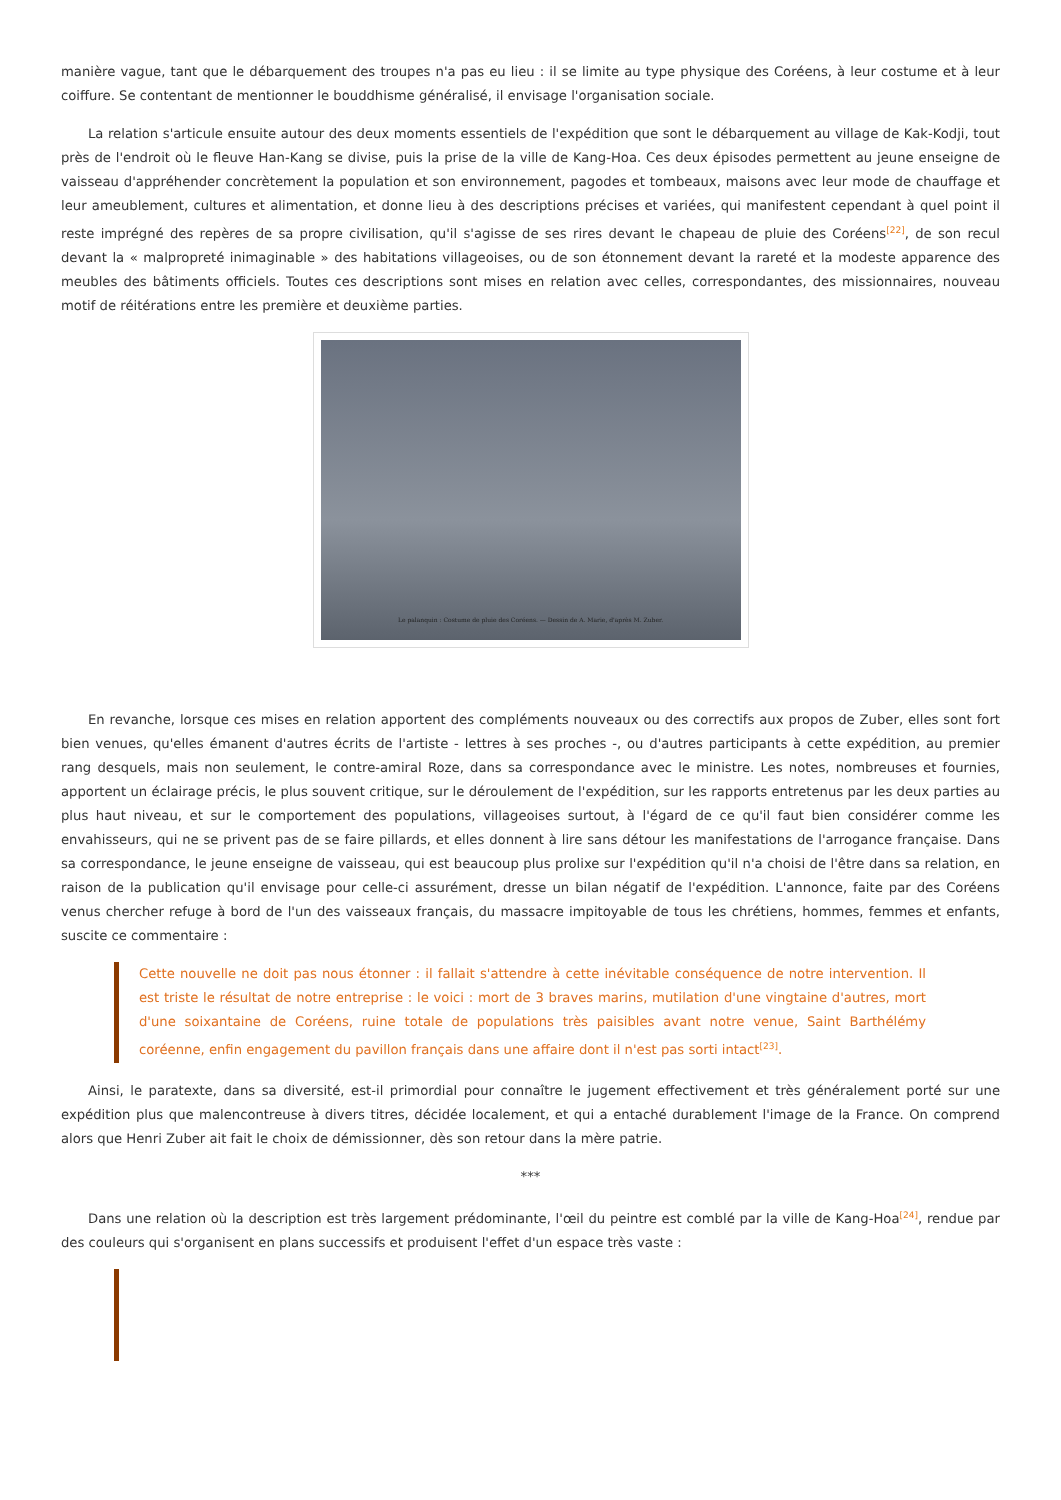manière vague, tant que le débarquement des troupes n'a pas eu lieu : il se limite au type physique des Coréens, à leur costume et à leur coiffure. Se contentant de mentionner le bouddhisme généralisé, il envisage l'organisation sociale.
La relation s'articule ensuite autour des deux moments essentiels de l'expédition que sont le débarquement au village de Kak-Kodji, tout près de l'endroit où le fleuve Han-Kang se divise, puis la prise de la ville de Kang-Hoa. Ces deux épisodes permettent au jeune enseigne de vaisseau d'appréhender concrètement la population et son environnement, pagodes et tombeaux, maisons avec leur mode de chauffage et leur ameublement, cultures et alimentation, et donne lieu à des descriptions précises et variées, qui manifestent cependant à quel point il reste imprégné des repères de sa propre civilisation, qu'il s'agisse de ses rires devant le chapeau de pluie des Coréens<sup>[22]</sup>, de son recul devant la « malpropreté inimaginable » des habitations villageoises, ou de son étonnement devant la rareté et la modeste apparence des meubles des bâtiments officiels. Toutes ces descriptions sont mises en relation avec celles, correspondantes, des missionnaires, nouveau motif de réitérations entre les première et deuxième parties.
Le palanquin : Costume de pluie des Coréens. — Dessin de A. Marie, d'après M. Zuber.
En revanche, lorsque ces mises en relation apportent des compléments nouveaux ou des correctifs aux propos de Zuber, elles sont fort bien venues, qu'elles émanent d'autres écrits de l'artiste - lettres à ses proches -, ou d'autres participants à cette expédition, au premier rang desquels, mais non seulement, le contre-amiral Roze, dans sa correspondance avec le ministre. Les notes, nombreuses et fournies, apportent un éclairage précis, le plus souvent critique, sur le déroulement de l'expédition, sur les rapports entretenus par les deux parties au plus haut niveau, et sur le comportement des populations, villageoises surtout, à l'égard de ce qu'il faut bien considérer comme les envahisseurs, qui ne se privent pas de se faire pillards, et elles donnent à lire sans détour les manifestations de l'arrogance française. Dans sa correspondance, le jeune enseigne de vaisseau, qui est beaucoup plus prolixe sur l'expédition qu'il n'a choisi de l'être dans sa relation, en raison de la publication qu'il envisage pour celle-ci assurément, dresse un bilan négatif de l'expédition. L'annonce, faite par des Coréens venus chercher refuge à bord de l'un des vaisseaux français, du massacre impitoyable de tous les chrétiens, hommes, femmes et enfants, suscite ce commentaire :
Cette nouvelle ne doit pas nous étonner : il fallait s'attendre à cette inévitable conséquence de notre intervention. Il est triste le résultat de notre entreprise : le voici : mort de 3 braves marins, mutilation d'une vingtaine d'autres, mort d'une soixantaine de Coréens, ruine totale de populations très paisibles avant notre venue, Saint Barthélémy coréenne, enfin engagement du pavillon français dans une affaire dont il n'est pas sorti intact<sup>[23]</sup>.
Ainsi, le paratexte, dans sa diversité, est-il primordial pour connaître le jugement effectivement et très généralement porté sur une expédition plus que malencontreuse à divers titres, décidée localement, et qui a entaché durablement l'image de la France. On comprend alors que Henri Zuber ait fait le choix de démissionner, dès son retour dans la mère patrie.
***
Dans une relation où la description est très largement prédominante, l'œil du peintre est comblé par la ville de Kang-Hoa<sup>[24]</sup>, rendue par des couleurs qui s'organisent en plans successifs et produisent l'effet d'un espace très vaste :